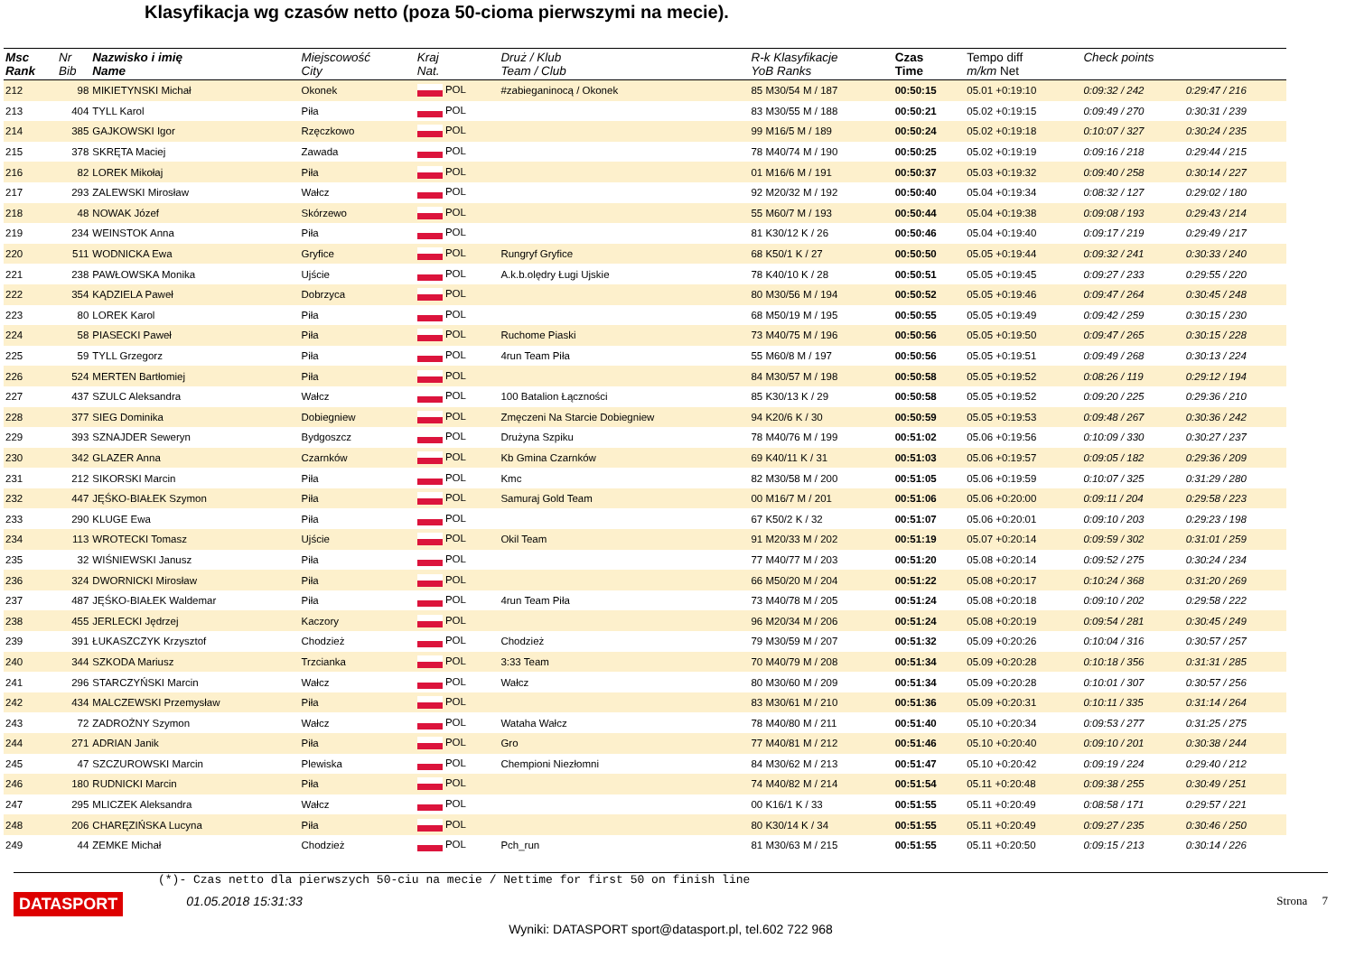Klasyfikacja wg czasów netto (poza 50-cioma pierwszymi na mecie).
| Msc Rank | Nr Bib | Nazwisko i imię Name | Miejscowość City | Kraj Nat. | Druż / Klub Team / Club | R-k Klasyfikacje YoB Ranks | Czas Time | Tempo diff m/km Net | Check points | |
| --- | --- | --- | --- | --- | --- | --- | --- | --- | --- | --- |
| 212 | 98 | MIKIETYNSKI Michał | Okonek | POL | #zabieganinocą / Okonek | 85 M30/54 M / 187 | 00:50:15 | 05.01 +0:19:10 | 0:09:32 / 242 | 0:29:47 / 216 |
| 213 | 404 | TYLL Karol | Piła | POL | | 83 M30/55 M / 188 | 00:50:21 | 05.02 +0:19:15 | 0:09:49 / 270 | 0:30:31 / 239 |
| 214 | 385 | GAJKOWSKI Igor | Rzęczkowo | POL | | 99 M16/5 M / 189 | 00:50:24 | 05.02 +0:19:18 | 0:10:07 / 327 | 0:30:24 / 235 |
| 215 | 378 | SKRĘTA Maciej | Zawada | POL | | 78 M40/74 M / 190 | 00:50:25 | 05.02 +0:19:19 | 0:09:16 / 218 | 0:29:44 / 215 |
| 216 | 82 | LOREK Mikołaj | Piła | POL | | 01 M16/6 M / 191 | 00:50:37 | 05.03 +0:19:32 | 0:09:40 / 258 | 0:30:14 / 227 |
| 217 | 293 | ZALEWSKI Mirosław | Wałcz | POL | | 92 M20/32 M / 192 | 00:50:40 | 05.04 +0:19:34 | 0:08:32 / 127 | 0:29:02 / 180 |
| 218 | 48 | NOWAK Józef | Skórzewo | POL | | 55 M60/7 M / 193 | 00:50:44 | 05.04 +0:19:38 | 0:09:08 / 193 | 0:29:43 / 214 |
| 219 | 234 | WEINSTOK Anna | Piła | POL | | 81 K30/12 K / 26 | 00:50:46 | 05.04 +0:19:40 | 0:09:17 / 219 | 0:29:49 / 217 |
| 220 | 511 | WODNICKA Ewa | Gryfice | POL | Rungryf Gryfice | 68 K50/1 K / 27 | 00:50:50 | 05.05 +0:19:44 | 0:09:32 / 241 | 0:30:33 / 240 |
| 221 | 238 | PAWŁOWSKA Monika | Ujście | POL | A.k.b.olędry Ługi Ujskie | 78 K40/10 K / 28 | 00:50:51 | 05.05 +0:19:45 | 0:09:27 / 233 | 0:29:55 / 220 |
| 222 | 354 | KĄDZIELA Paweł | Dobrzyca | POL | | 80 M30/56 M / 194 | 00:50:52 | 05.05 +0:19:46 | 0:09:47 / 264 | 0:30:45 / 248 |
| 223 | 80 | LOREK Karol | Piła | POL | | 68 M50/19 M / 195 | 00:50:55 | 05.05 +0:19:49 | 0:09:42 / 259 | 0:30:15 / 230 |
| 224 | 58 | PIASECKI Paweł | Piła | POL | Ruchome Piaski | 73 M40/75 M / 196 | 00:50:56 | 05.05 +0:19:50 | 0:09:47 / 265 | 0:30:15 / 228 |
| 225 | 59 | TYLL Grzegorz | Piła | POL | 4run Team Piła | 55 M60/8 M / 197 | 00:50:56 | 05.05 +0:19:51 | 0:09:49 / 268 | 0:30:13 / 224 |
| 226 | 524 | MERTEN Bartłomiej | Piła | POL | | 84 M30/57 M / 198 | 00:50:58 | 05.05 +0:19:52 | 0:08:26 / 119 | 0:29:12 / 194 |
| 227 | 437 | SZULC Aleksandra | Wałcz | POL | 100 Batalion Łączności | 85 K30/13 K / 29 | 00:50:58 | 05.05 +0:19:52 | 0:09:20 / 225 | 0:29:36 / 210 |
| 228 | 377 | SIEG Dominika | Dobiegniew | POL | Zmęczeni Na Starcie Dobiegniew | 94 K20/6 K / 30 | 00:50:59 | 05.05 +0:19:53 | 0:09:48 / 267 | 0:30:36 / 242 |
| 229 | 393 | SZNAJDER Seweryn | Bydgoszcz | POL | Drużyna Szpiku | 78 M40/76 M / 199 | 00:51:02 | 05.06 +0:19:56 | 0:10:09 / 330 | 0:30:27 / 237 |
| 230 | 342 | GLAZER Anna | Czarnków | POL | Kb Gmina Czarnków | 69 K40/11 K / 31 | 00:51:03 | 05.06 +0:19:57 | 0:09:05 / 182 | 0:29:36 / 209 |
| 231 | 212 | SIKORSKI Marcin | Piła | POL | Kmc | 82 M30/58 M / 200 | 00:51:05 | 05.06 +0:19:59 | 0:10:07 / 325 | 0:31:29 / 280 |
| 232 | 447 | JĘŚKO-BIAŁEK Szymon | Piła | POL | Samuraj Gold Team | 00 M16/7 M / 201 | 00:51:06 | 05.06 +0:20:00 | 0:09:11 / 204 | 0:29:58 / 223 |
| 233 | 290 | KLUGE Ewa | Piła | POL | | 67 K50/2 K / 32 | 00:51:07 | 05.06 +0:20:01 | 0:09:10 / 203 | 0:29:23 / 198 |
| 234 | 113 | WROTECKI Tomasz | Ujście | POL | Okil Team | 91 M20/33 M / 202 | 00:51:19 | 05.07 +0:20:14 | 0:09:59 / 302 | 0:31:01 / 259 |
| 235 | 32 | WIŚNIEWSKI Janusz | Piła | POL | | 77 M40/77 M / 203 | 00:51:20 | 05.08 +0:20:14 | 0:09:52 / 275 | 0:30:24 / 234 |
| 236 | 324 | DWORNICKI Mirosław | Piła | POL | | 66 M50/20 M / 204 | 00:51:22 | 05.08 +0:20:17 | 0:10:24 / 368 | 0:31:20 / 269 |
| 237 | 487 | JĘŚKO-BIAŁEK Waldemar | Piła | POL | 4run Team Piła | 73 M40/78 M / 205 | 00:51:24 | 05.08 +0:20:18 | 0:09:10 / 202 | 0:29:58 / 222 |
| 238 | 455 | JERLECKI Jędrzej | Kaczory | POL | | 96 M20/34 M / 206 | 00:51:24 | 05.08 +0:20:19 | 0:09:54 / 281 | 0:30:45 / 249 |
| 239 | 391 | ŁUKASZCZYK Krzysztof | Chodzież | POL | Chodzież | 79 M30/59 M / 207 | 00:51:32 | 05.09 +0:20:26 | 0:10:04 / 316 | 0:30:57 / 257 |
| 240 | 344 | SZKODA Mariusz | Trzcianka | POL | 3:33 Team | 70 M40/79 M / 208 | 00:51:34 | 05.09 +0:20:28 | 0:10:18 / 356 | 0:31:31 / 285 |
| 241 | 296 | STARCZYŃSKI Marcin | Wałcz | POL | Wałcz | 80 M30/60 M / 209 | 00:51:34 | 05.09 +0:20:28 | 0:10:01 / 307 | 0:30:57 / 256 |
| 242 | 434 | MALCZEWSKI Przemysław | Piła | POL | | 83 M30/61 M / 210 | 00:51:36 | 05.09 +0:20:31 | 0:10:11 / 335 | 0:31:14 / 264 |
| 243 | 72 | ZADROŻNY Szymon | Wałcz | POL | Wataha Wałcz | 78 M40/80 M / 211 | 00:51:40 | 05.10 +0:20:34 | 0:09:53 / 277 | 0:31:25 / 275 |
| 244 | 271 | ADRIAN Janik | Piła | POL | Gro | 77 M40/81 M / 212 | 00:51:46 | 05.10 +0:20:40 | 0:09:10 / 201 | 0:30:38 / 244 |
| 245 | 47 | SZCZUROWSKI Marcin | Plewiska | POL | Chempioni Niezłomni | 84 M30/62 M / 213 | 00:51:47 | 05.10 +0:20:42 | 0:09:19 / 224 | 0:29:40 / 212 |
| 246 | 180 | RUDNICKI Marcin | Piła | POL | | 74 M40/82 M / 214 | 00:51:54 | 05.11 +0:20:48 | 0:09:38 / 255 | 0:30:49 / 251 |
| 247 | 295 | MLICZEK Aleksandra | Wałcz | POL | | 00 K16/1 K / 33 | 00:51:55 | 05.11 +0:20:49 | 0:08:58 / 171 | 0:29:57 / 221 |
| 248 | 206 | CHARĘZIŃSKA Lucyna | Piła | POL | | 80 K30/14 K / 34 | 00:51:55 | 05.11 +0:20:49 | 0:09:27 / 235 | 0:30:46 / 250 |
| 249 | 44 | ZEMKE Michał | Chodzież | POL | Pch_run | 81 M30/63 M / 215 | 00:51:55 | 05.11 +0:20:50 | 0:09:15 / 213 | 0:30:14 / 226 |
(*)- Czas netto dla pierwszych 50-ciu na mecie / Nettime for first 50 on finish line
DATASPORT 01.05.2018 15:31:33 Strona 7
Wyniki: DATASPORT sport@datasport.pl, tel.602 722 968